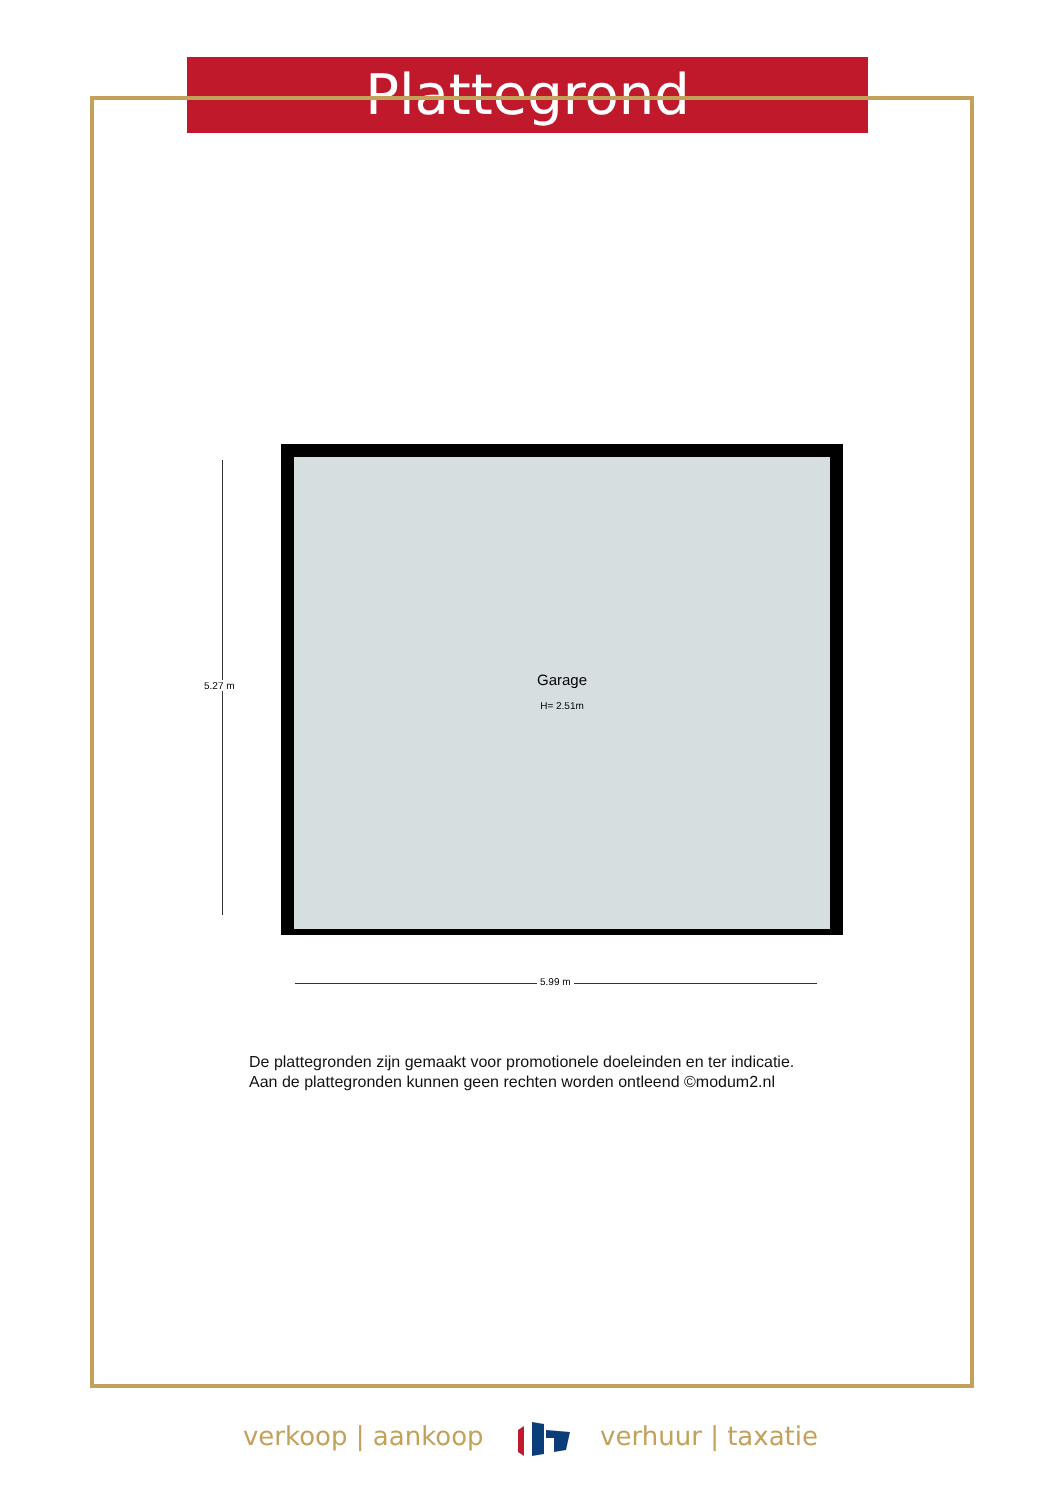Plattegrond
5.27 m
Garage
H= 2.51m
5.99 m
De plattegronden zijn gemaakt voor promotionele doeleinden en ter indicatie.
Aan de plattegronden kunnen geen rechten worden ontleend ©modum2.nl
verkoop | aankoop verhuur | taxatie